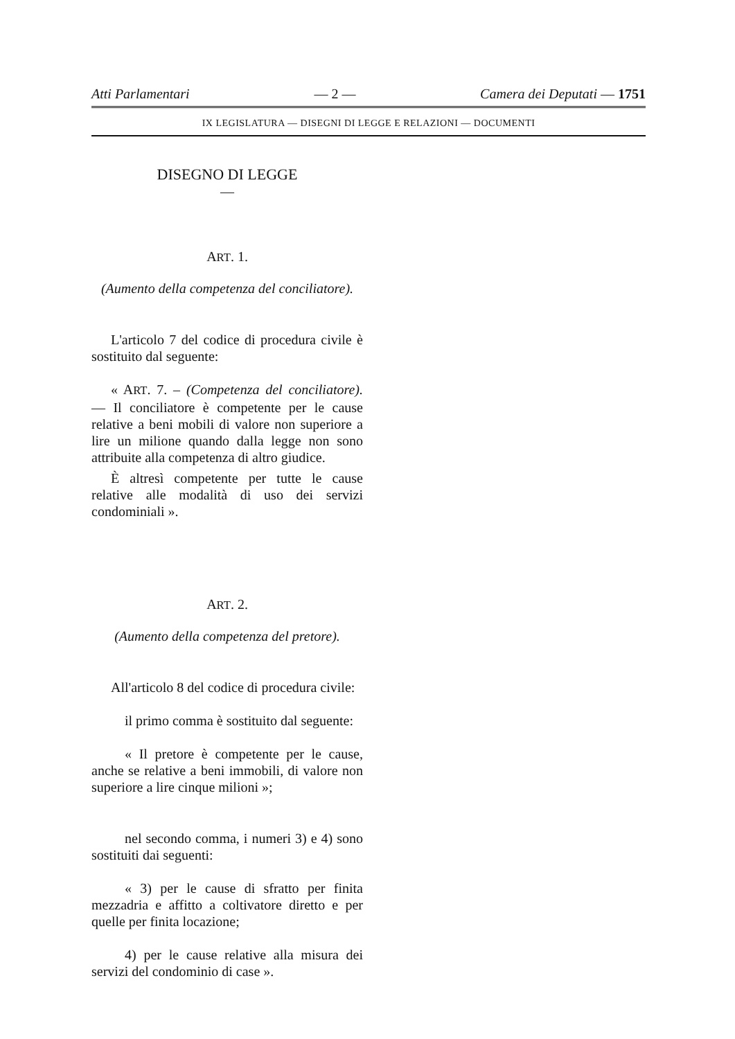Atti Parlamentari — 2 — Camera dei Deputati — 1751
IX LEGISLATURA — DISEGNI DI LEGGE E RELAZIONI — DOCUMENTI
DISEGNO DI LEGGE
—
ART. 1.
(Aumento della competenza del conciliatore).
L'articolo 7 del codice di procedura civile è sostituito dal seguente:
« ART. 7. – (Competenza del conciliatore). — Il conciliatore è competente per le cause relative a beni mobili di valore non superiore a lire un milione quando dalla legge non sono attribuite alla competenza di altro giudice.
È altresì competente per tutte le cause relative alle modalità di uso dei servizi condominiali ».
ART. 2.
(Aumento della competenza del pretore).
All'articolo 8 del codice di procedura civile:
il primo comma è sostituito dal seguente:
« Il pretore è competente per le cause, anche se relative a beni immobili, di valore non superiore a lire cinque milioni »;
nel secondo comma, i numeri 3) e 4) sono sostituiti dai seguenti:
« 3) per le cause di sfratto per finita mezzadria e affitto a coltivatore diretto e per quelle per finita locazione;
4) per le cause relative alla misura dei servizi del condominio di case ».